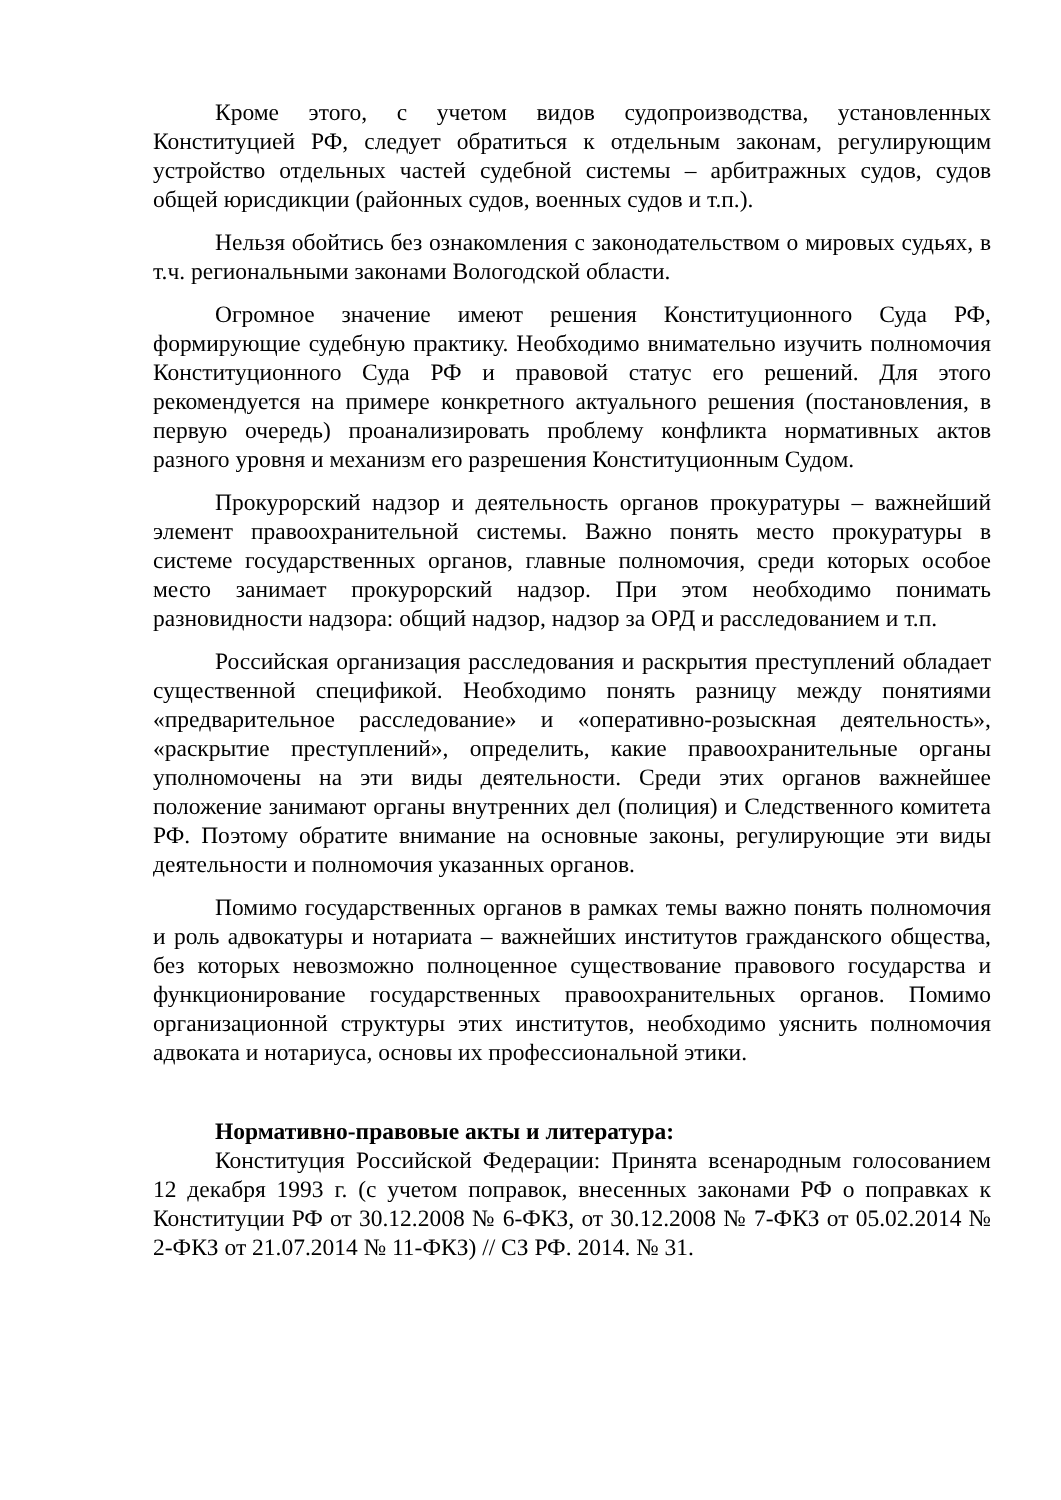Кроме этого, с учетом видов судопроизводства, установленных Конституцией РФ, следует обратиться к отдельным законам, регулирующим устройство отдельных частей судебной системы – арбитражных судов, судов общей юрисдикции (районных судов, военных судов и т.п.).
Нельзя обойтись без ознакомления с законодательством о мировых судьях, в т.ч. региональными законами Вологодской области.
Огромное значение имеют решения Конституционного Суда РФ, формирующие судебную практику. Необходимо внимательно изучить полномочия Конституционного Суда РФ и правовой статус его решений. Для этого рекомендуется на примере конкретного актуального решения (постановления, в первую очередь) проанализировать проблему конфликта нормативных актов разного уровня и механизм его разрешения Конституционным Судом.
Прокурорский надзор и деятельность органов прокуратуры – важнейший элемент правоохранительной системы. Важно понять место прокуратуры в системе государственных органов, главные полномочия, среди которых особое место занимает прокурорский надзор. При этом необходимо понимать разновидности надзора: общий надзор, надзор за ОРД и расследованием и т.п.
Российская организация расследования и раскрытия преступлений обладает существенной спецификой. Необходимо понять разницу между понятиями «предварительное расследование» и «оперативно-розыскная деятельность», «раскрытие преступлений», определить, какие правоохранительные органы уполномочены на эти виды деятельности. Среди этих органов важнейшее положение занимают органы внутренних дел (полиция) и Следственного комитета РФ. Поэтому обратите внимание на основные законы, регулирующие эти виды деятельности и полномочия указанных органов.
Помимо государственных органов в рамках темы важно понять полномочия и роль адвокатуры и нотариата – важнейших институтов гражданского общества, без которых невозможно полноценное существование правового государства и функционирование государственных правоохранительных органов. Помимо организационной структуры этих институтов, необходимо уяснить полномочия адвоката и нотариуса, основы их профессиональной этики.
Нормативно-правовые акты и литература:
Конституция Российской Федерации: Принята всенародным голосованием 12 декабря 1993 г. (с учетом поправок, внесенных законами РФ о поправках к Конституции РФ от 30.12.2008 № 6-ФКЗ, от 30.12.2008 № 7-ФКЗ от 05.02.2014 № 2-ФКЗ от 21.07.2014 № 11-ФКЗ) // СЗ РФ. 2014. № 31.